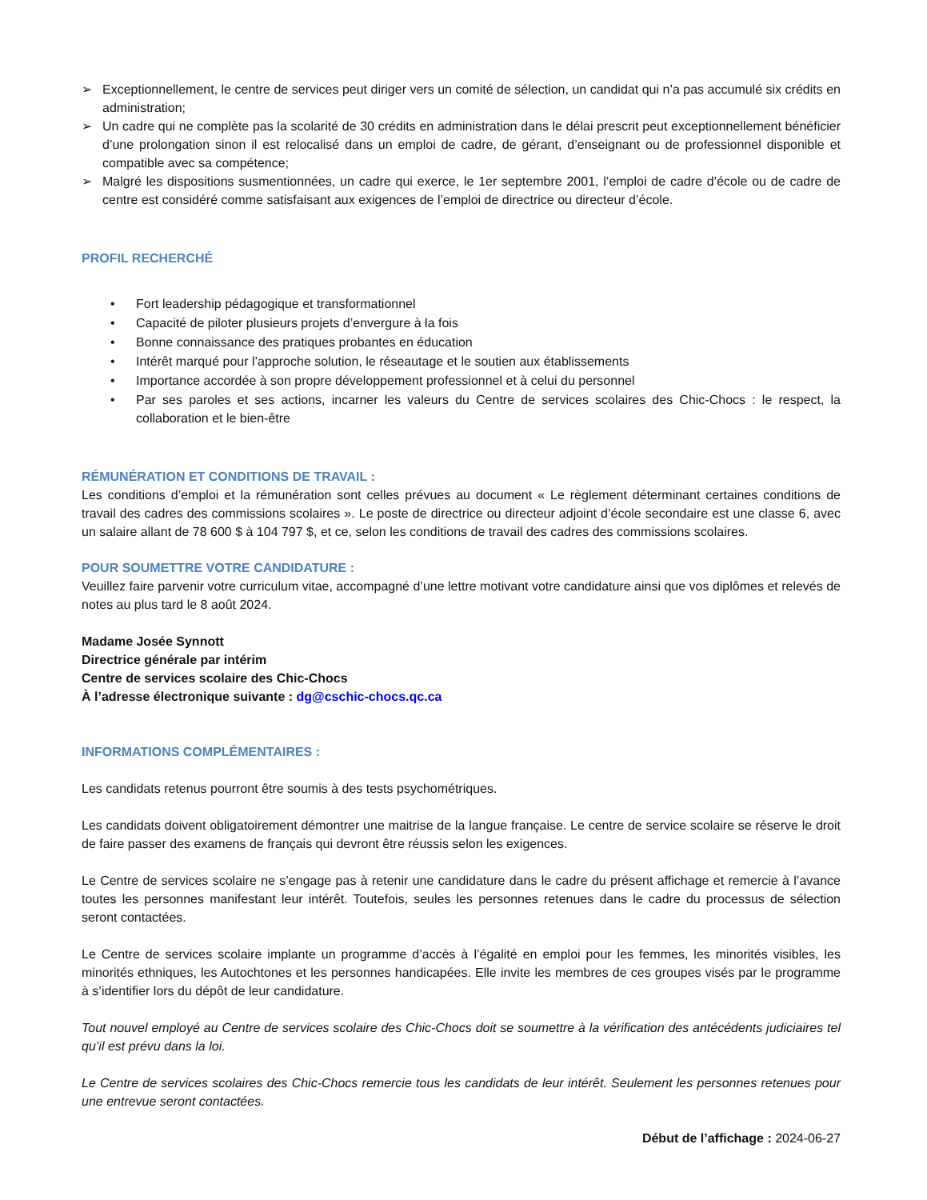➢ Exceptionnellement, le centre de services peut diriger vers un comité de sélection, un candidat qui n’a pas accumulé six crédits en administration;
➢ Un cadre qui ne complète pas la scolarité de 30 crédits en administration dans le délai prescrit peut exceptionnellement bénéficier d’une prolongation sinon il est relocalisé dans un emploi de cadre, de gérant, d’enseignant ou de professionnel disponible et compatible avec sa compétence;
➢ Malgré les dispositions susmentionnées, un cadre qui exerce, le 1er septembre 2001, l’emploi de cadre d’école ou de cadre de centre est considéré comme satisfaisant aux exigences de l’emploi de directrice ou directeur d’école.
PROFIL RECHERCHÉ
• Fort leadership pédagogique et transformationnel
• Capacité de piloter plusieurs projets d’envergure à la fois
• Bonne connaissance des pratiques probantes en éducation
• Intérêt marqué pour l’approche solution, le réseautage et le soutien aux établissements
• Importance accordée à son propre développement professionnel et à celui du personnel
• Par ses paroles et ses actions, incarner les valeurs du Centre de services scolaires des Chic-Chocs : le respect, la collaboration et le bien-être
RÉMUNÉRATION ET CONDITIONS DE TRAVAIL :
Les conditions d’emploi et la rémunération sont celles prévues au document « Le règlement déterminant certaines conditions de travail des cadres des commissions scolaires ». Le poste de directrice ou directeur adjoint d’école secondaire est une classe 6, avec un salaire allant de 78 600 $ à 104 797 $, et ce, selon les conditions de travail des cadres des commissions scolaires.
POUR SOUMETTRE VOTRE CANDIDATURE :
Veuillez faire parvenir votre curriculum vitae, accompagné d’une lettre motivant votre candidature ainsi que vos diplômes et relevés de notes au plus tard le 8 août 2024.
Madame Josée Synnott
Directrice générale par intérim
Centre de services scolaire des Chic-Chocs
À l’adresse électronique suivante : dg@cschic-chocs.qc.ca
INFORMATIONS COMPLÉMENTAIRES :
Les candidats retenus pourront être soumis à des tests psychométriques.
Les candidats doivent obligatoirement démontrer une maitrise de la langue française. Le centre de service scolaire se réserve le droit de faire passer des examens de français qui devront être réussis selon les exigences.
Le Centre de services scolaire ne s’engage pas à retenir une candidature dans le cadre du présent affichage et remercie à l’avance toutes les personnes manifestant leur intérêt. Toutefois, seules les personnes retenues dans le cadre du processus de sélection seront contactées.
Le Centre de services scolaire implante un programme d’accès à l’égalité en emploi pour les femmes, les minorités visibles, les minorités ethniques, les Autochtones et les personnes handicapées. Elle invite les membres de ces groupes visés par le programme à s’identifier lors du dépôt de leur candidature.
Tout nouvel employé au Centre de services scolaire des Chic-Chocs doit se soumettre à la vérification des antécédents judiciaires tel qu’il est prévu dans la loi.
Le Centre de services scolaires des Chic-Chocs remercie tous les candidats de leur intérêt. Seulement les personnes retenues pour une entrevue seront contactées.
Début de l’affichage : 2024-06-27